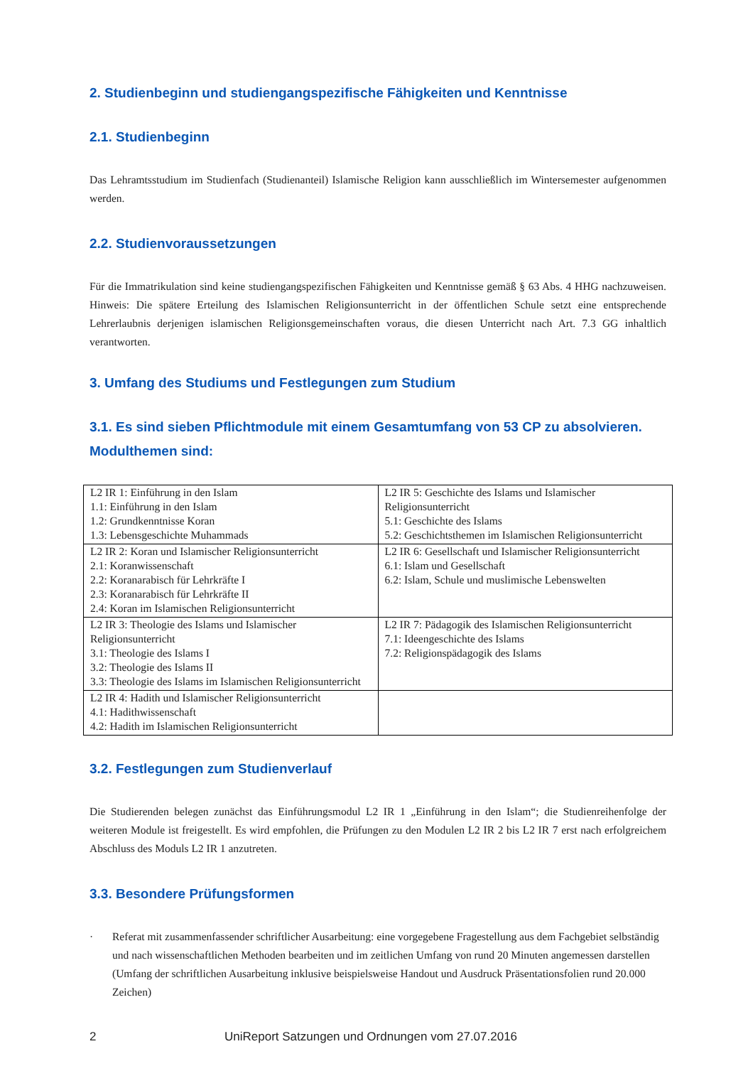2. Studienbeginn und studiengangspezifische Fähigkeiten und Kenntnisse
2.1. Studienbeginn
Das Lehramtsstudium im Studienfach (Studienanteil) Islamische Religion kann ausschließlich im Wintersemester aufgenommen werden.
2.2. Studienvoraussetzungen
Für die Immatrikulation sind keine studiengangspezifischen Fähigkeiten und Kenntnisse gemäß § 63 Abs. 4 HHG nachzuweisen. Hinweis: Die spätere Erteilung des Islamischen Religionsunterricht in der öffentlichen Schule setzt eine entsprechende Lehrerlaubnis derjenigen islamischen Religionsgemeinschaften voraus, die diesen Unterricht nach Art. 7.3 GG inhaltlich verantworten.
3. Umfang des Studiums und Festlegungen zum Studium
3.1. Es sind sieben Pflichtmodule mit einem Gesamtumfang von 53 CP zu absolvieren. Modulthemen sind:
| L2 IR 1: Einführung in den Islam 1.1: Einführung in den Islam 1.2: Grundkenntnisse Koran 1.3: Lebensgeschichte Muhammads | L2 IR 5: Geschichte des Islams und Islamischer Religionsunterricht 5.1: Geschichte des Islams 5.2: Geschichtsthemen im Islamischen Religionsunterricht |
| L2 IR 2: Koran und Islamischer Religionsunterricht 2.1: Koranwissenschaft 2.2: Koranarabisch für Lehrkräfte I 2.3: Koranarabisch für Lehrkräfte II 2.4: Koran im Islamischen Religionsunterricht | L2 IR 6: Gesellschaft und Islamischer Religionsunterricht 6.1: Islam und Gesellschaft 6.2: Islam, Schule und muslimische Lebenswelten |
| L2 IR 3: Theologie des Islams und Islamischer Religionsunterricht 3.1: Theologie des Islams I 3.2: Theologie des Islams II 3.3: Theologie des Islams im Islamischen Religionsunterricht | L2 IR 7: Pädagogik des Islamischen Religionsunterricht 7.1: Ideengeschichte des Islams 7.2: Religionspädagogik des Islams |
| L2 IR 4: Hadith und Islamischer Religionsunterricht 4.1: Hadithwissenschaft 4.2: Hadith im Islamischen Religionsunterricht | |
3.2. Festlegungen zum Studienverlauf
Die Studierenden belegen zunächst das Einführungsmodul L2 IR 1 „Einführung in den Islam“; die Studienreihenfolge der weiteren Module ist freigestellt. Es wird empfohlen, die Prüfungen zu den Modulen L2 IR 2 bis L2 IR 7 erst nach erfolgreichem Abschluss des Moduls L2 IR 1 anzutreten.
3.3. Besondere Prüfungsformen
· Referat mit zusammenfassender schriftlicher Ausarbeitung: eine vorgegebene Fragestellung aus dem Fachgebiet selbständig und nach wissenschaftlichen Methoden bearbeiten und im zeitlichen Umfang von rund 20 Minuten angemessen darstellen (Umfang der schriftlichen Ausarbeitung inklusive beispielsweise Handout und Ausdruck Präsentationsfolien rund 20.000 Zeichen)
2 UniReport Satzungen und Ordnungen vom 27.07.2016